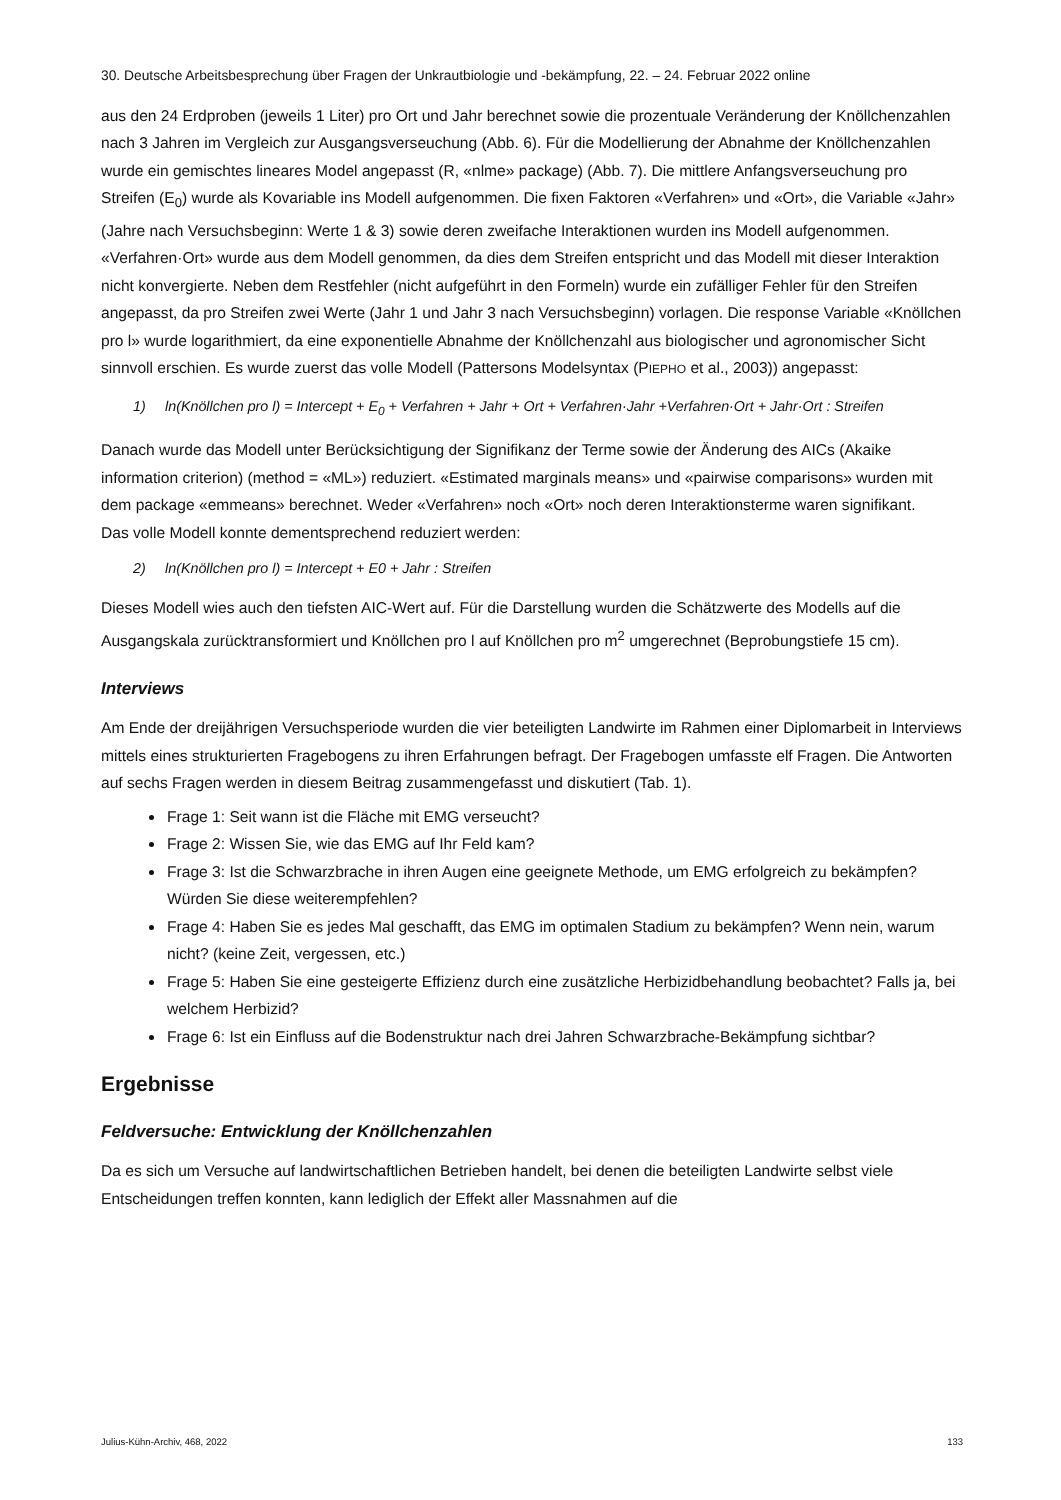30. Deutsche Arbeitsbesprechung über Fragen der Unkrautbiologie und -bekämpfung, 22. – 24. Februar 2022 online
aus den 24 Erdproben (jeweils 1 Liter) pro Ort und Jahr berechnet sowie die prozentuale Veränderung der Knöllchenzahlen nach 3 Jahren im Vergleich zur Ausgangsverseuchung (Abb. 6). Für die Modellierung der Abnahme der Knöllchenzahlen wurde ein gemischtes lineares Model angepasst (R, «nlme» package) (Abb. 7). Die mittlere Anfangsverseuchung pro Streifen (E<sub>0</sub>) wurde als Kovariable ins Modell aufgenommen. Die fixen Faktoren «Verfahren» und «Ort», die Variable «Jahr» (Jahre nach Versuchsbeginn: Werte 1 & 3) sowie deren zweifache Interaktionen wurden ins Modell aufgenommen. «Verfahren·Ort» wurde aus dem Modell genommen, da dies dem Streifen entspricht und das Modell mit dieser Interaktion nicht konvergierte. Neben dem Restfehler (nicht aufgeführt in den Formeln) wurde ein zufälliger Fehler für den Streifen angepasst, da pro Streifen zwei Werte (Jahr 1 und Jahr 3 nach Versuchsbeginn) vorlagen. Die response Variable «Knöllchen pro l» wurde logarithmiert, da eine exponentielle Abnahme der Knöllchenzahl aus biologischer und agronomischer Sicht sinnvoll erschien. Es wurde zuerst das volle Modell (Pattersons Modelsyntax (PIEPHO et al., 2003)) angepasst:
1) ln(Knöllchen pro l) = Intercept + E<sub>0</sub> + Verfahren + Jahr + Ort + Verfahren·Jahr +Verfahren·Ort + Jahr·Ort : Streifen
Danach wurde das Modell unter Berücksichtigung der Signifikanz der Terme sowie der Änderung des AICs (Akaike information criterion) (method = «ML») reduziert. «Estimated marginals means» und «pairwise comparisons» wurden mit dem package «emmeans» berechnet. Weder «Verfahren» noch «Ort» noch deren Interaktionsterme waren signifikant.
Das volle Modell konnte dementsprechend reduziert werden:
2) ln(Knöllchen pro l) = Intercept + E0 + Jahr : Streifen
Dieses Modell wies auch den tiefsten AIC-Wert auf. Für die Darstellung wurden die Schätzwerte des Modells auf die Ausgangskala zurücktransformiert und Knöllchen pro l auf Knöllchen pro m<sup>2</sup> umgerechnet (Beprobungstiefe 15 cm).
Interviews
Am Ende der dreijährigen Versuchsperiode wurden die vier beteiligten Landwirte im Rahmen einer Diplomarbeit in Interviews mittels eines strukturierten Fragebogens zu ihren Erfahrungen befragt. Der Fragebogen umfasste elf Fragen. Die Antworten auf sechs Fragen werden in diesem Beitrag zusammengefasst und diskutiert (Tab. 1).
Frage 1: Seit wann ist die Fläche mit EMG verseucht?
Frage 2: Wissen Sie, wie das EMG auf Ihr Feld kam?
Frage 3: Ist die Schwarzbrache in ihren Augen eine geeignete Methode, um EMG erfolgreich zu bekämpfen? Würden Sie diese weiterempfehlen?
Frage 4: Haben Sie es jedes Mal geschafft, das EMG im optimalen Stadium zu bekämpfen? Wenn nein, warum nicht? (keine Zeit, vergessen, etc.)
Frage 5: Haben Sie eine gesteigerte Effizienz durch eine zusätzliche Herbizidbehandlung beobachtet? Falls ja, bei welchem Herbizid?
Frage 6: Ist ein Einfluss auf die Bodenstruktur nach drei Jahren Schwarzbrache-Bekämpfung sichtbar?
Ergebnisse
Feldversuche: Entwicklung der Knöllchenzahlen
Da es sich um Versuche auf landwirtschaftlichen Betrieben handelt, bei denen die beteiligten Landwirte selbst viele Entscheidungen treffen konnten, kann lediglich der Effekt aller Massnahmen auf die
Julius-Kühn-Archiv, 468, 2022 133